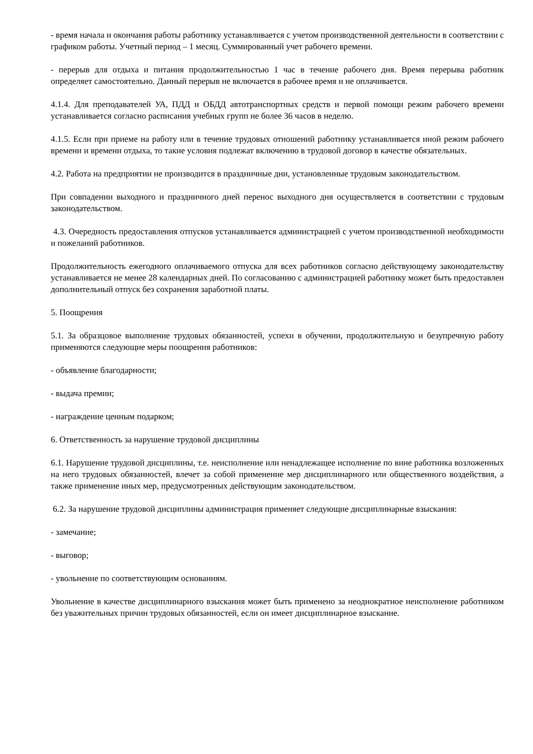- время начала и окончания работы работнику устанавливается с учетом производственной деятельности в соответствии с графиком работы. Учетный период – 1 месяц. Суммированный учет рабочего времени.
- перерыв для отдыха и питания продолжительностью 1 час в течение рабочего дня. Время перерыва работник определяет самостоятельно. Данный перерыв не включается в рабочее время и не оплачивается.
4.1.4. Для преподавателей УА, ПДД и ОБДД автотранспортных средств и первой помощи режим рабочего времени устанавливается согласно расписания учебных групп не более 36 часов в неделю.
4.1.5. Если при приеме на работу или в течение трудовых отношений работнику устанавливается иной режим рабочего времени и времени отдыха, то такие условия подлежат включению в трудовой договор в качестве обязательных.
4.2. Работа на предприятии не производится в праздничные дни, установленные трудовым законодательством.
При совпадении выходного и праздничного дней перенос выходного дня осуществляется в соответствии с трудовым законодательством.
4.3. Очередность предоставления отпусков устанавливается администрацией с учетом производственной необходимости и пожеланий работников.
Продолжительность ежегодного оплачиваемого отпуска для всех работников согласно действующему законодательству устанавливается не менее 28 календарных дней. По согласованию с администрацией работнику может быть предоставлен дополнительный отпуск без сохранения заработной платы.
5. Поощрения
5.1. За образцовое выполнение трудовых обязанностей, успехи в обучении, продолжительную и безупречную работу применяются следующие меры поощрения работников:
- объявление благодарности;
- выдача премии;
- награждение ценным подарком;
6. Ответственность за нарушение трудовой дисциплины
6.1. Нарушение трудовой дисциплины, т.е. неисполнение или ненадлежащее исполнение по вине работника возложенных на него трудовых обязанностей, влечет за собой применение мер дисциплинарного или общественного воздействия, а также применение иных мер, предусмотренных действующим законодательством.
6.2. За нарушение трудовой дисциплины администрация применяет следующие дисциплинарные взыскания:
- замечание;
- выговор;
- увольнение по соответствующим основаниям.
Увольнение в качестве дисциплинарного взыскания может быть применено за неоднократное неисполнение работником без уважительных причин трудовых обязанностей, если он имеет дисциплинарное взыскание.